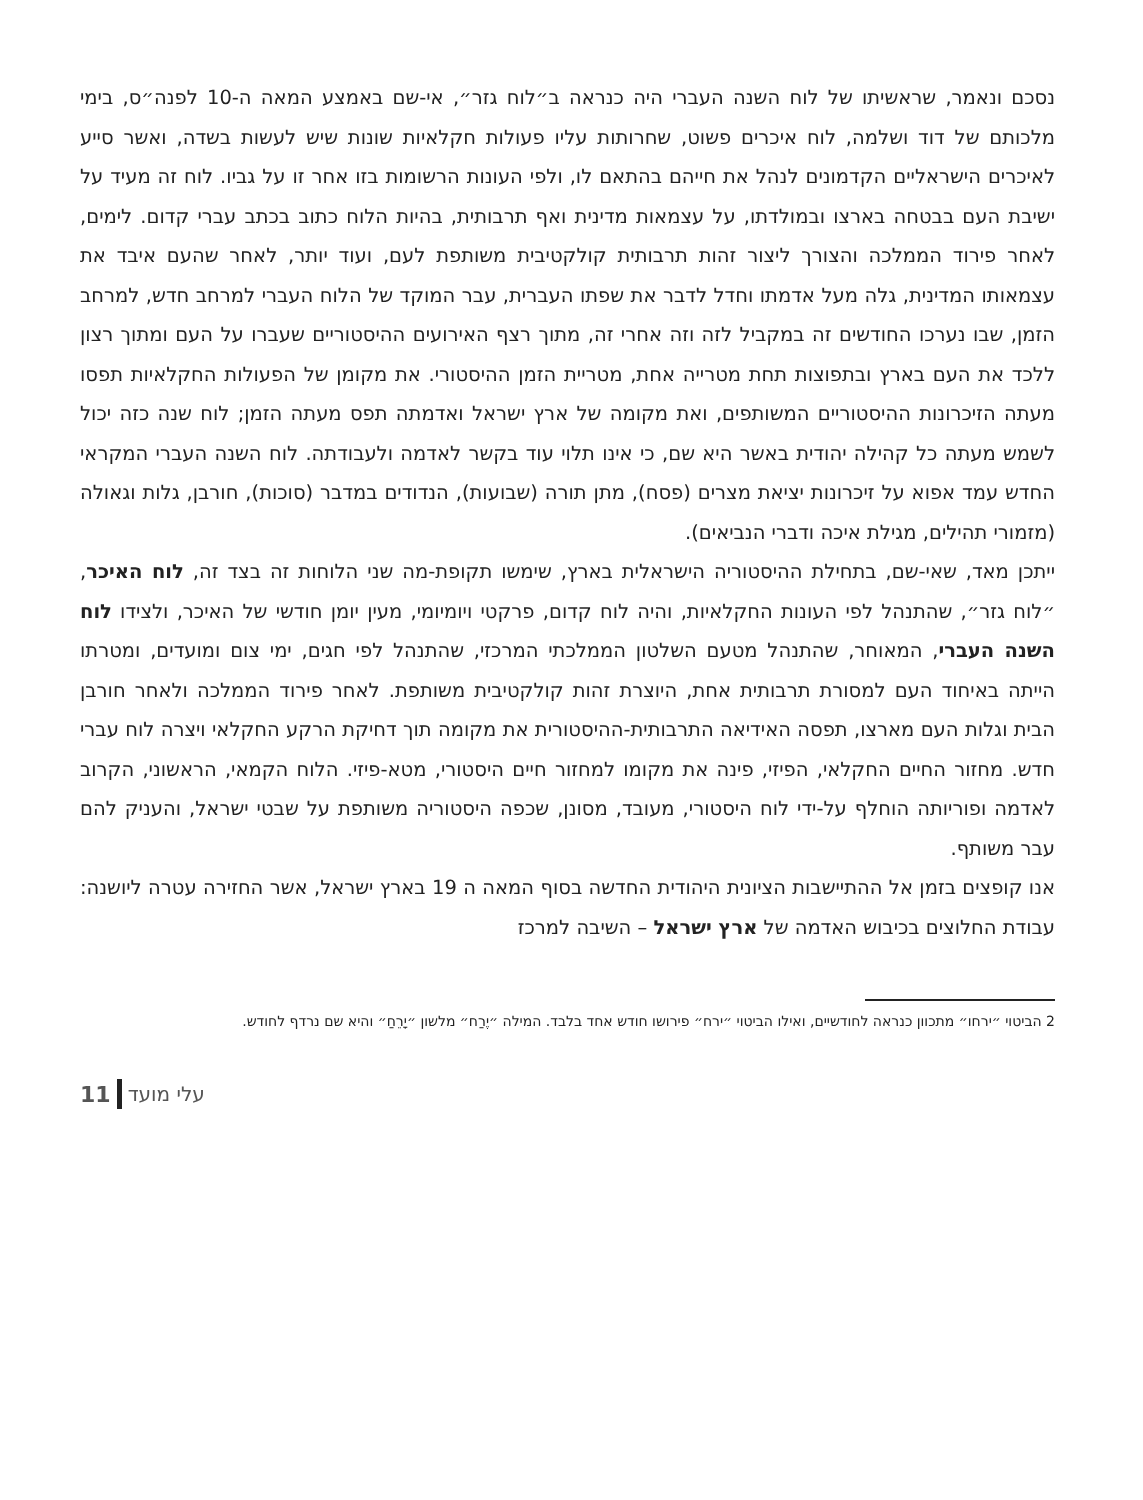נסכם ונאמר, שראשיתו של לוח השנה העברי היה כנראה ב״לוח גזר״, אי-שם באמצע המאה ה-10 לפנה״ס, בימי מלכותם של דוד ושלמה, לוח איכרים פשוט, שחרותות עליו פעולות חקלאיות שונות שיש לעשות בשדה, ואשר סייע לאיכרים הישראליים הקדמונים לנהל את חייהם בהתאם לו, ולפי העונות הרשומות בזו אחר זו על גביו. לוח זה מעיד על ישיבת העם בבטחה בארצו ובמולדתו, על עצמאות מדינית ואף תרבותית, בהיות הלוח כתוב בכתב עברי קדום. לימים, לאחר פירוד הממלכה והצורך ליצור זהות תרבותית קולקטיבית משותפת לעם, ועוד יותר, לאחר שהעם איבד את עצמאותו המדינית, גלה מעל אדמתו וחדל לדבר את שפתו העברית, עבר המוקד של הלוח העברי למרחב חדש, למרחב הזמן, שבו נערכו החודשים זה במקביל לזה וזה אחרי זה, מתוך רצף האירועים ההיסטוריים שעברו על העם ומתוך רצון ללכד את העם בארץ ובתפוצות תחת מטרייה אחת, מטריית הזמן ההיסטורי. את מקומן של הפעולות החקלאיות תפסו מעתה הזיכרונות ההיסטוריים המשותפים, ואת מקומה של ארץ ישראל ואדמתה תפס מעתה הזמן; לוח שנה כזה יכול לשמש מעתה כל קהילה יהודית באשר היא שם, כי אינו תלוי עוד בקשר לאדמה ולעבודתה. לוח השנה העברי המקראי החדש עמד אפוא על זיכרונות יציאת מצרים (פסח), מתן תורה (שבועות), הנדודים במדבר (סוכות), חורבן, גלות וגאולה (מזמורי תהילים, מגילת איכה ודברי הנביאים).
ייתכן מאד, שאי-שם, בתחילת ההיסטוריה הישראלית בארץ, שימשו תקופת-מה שני הלוחות זה בצד זה, לוח האיכר, ״לוח גזר״, שהתנהל לפי העונות החקלאיות, והיה לוח קדום, פרקטי ויומיומי, מעין יומן חודשי של האיכר, ולצידו לוח השנה העברי, המאוחר, שהתנהל מטעם השלטון הממלכתי המרכזי, שהתנהל לפי חגים, ימי צום ומועדים, ומטרתו הייתה באיחוד העם למסורת תרבותית אחת, היוצרת זהות קולקטיבית משותפת. לאחר פירוד הממלכה ולאחר חורבן הבית וגלות העם מארצו, תפסה האידיאה התרבותית-ההיסטורית את מקומה תוך דחיקת הרקע החקלאי ויצרה לוח עברי חדש. מחזור החיים החקלאי, הפיזי, פינה את מקומו למחזור חיים היסטורי, מטא-פיזי. הלוח הקמאי, הראשוני, הקרוב לאדמה ופוריותה הוחלף על-ידי לוח היסטורי, מעובד, מסונן, שכפה היסטוריה משותפת על שבטי ישראל, והעניק להם עבר משותף.
אנו קופצים בזמן אל ההתיישבות הציונית היהודית החדשה בסוף המאה ה 19 בארץ ישראל, אשר החזירה עטרה ליושנה: עבודת החלוצים בכיבוש האדמה של ארץ ישראל – השיבה למרכז
2 הביטוי ״ירחו״ מתכוון כנראה לחודשיים, ואילו הביטוי ״ירח״ פירושו חודש אחד בלבד. המילה ״יֶרַח״ מלשון ״יָרֵחַ״ והיא שם נרדף לחודש.
11 עלי מועד